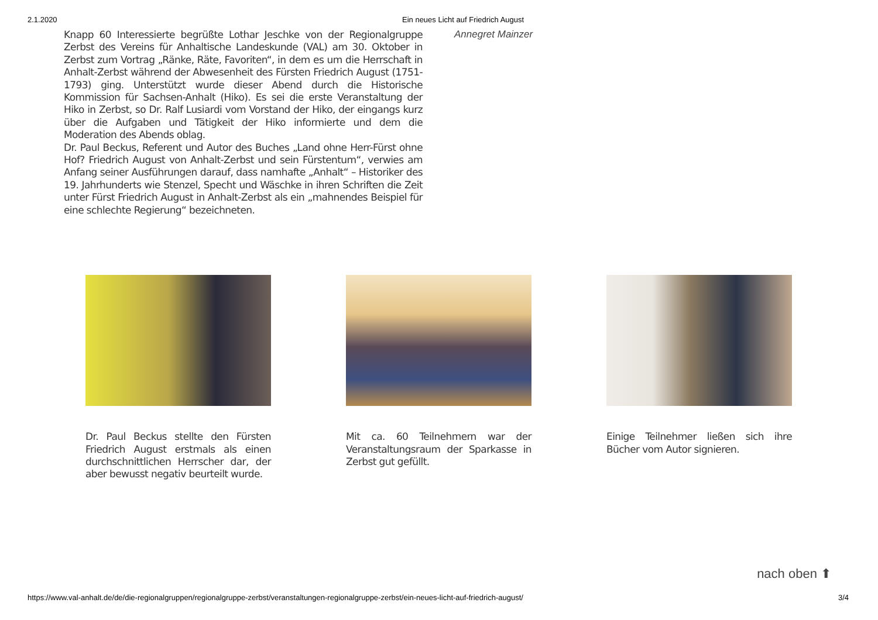2.1.2020 Ein neues Licht auf Friedrich August
Knapp 60 Interessierte begrüßte Lothar Jeschke von der Regionalgruppe Zerbst des Vereins für Anhaltische Landeskunde (VAL) am 30. Oktober in Zerbst zum Vortrag „Ränke, Räte, Favoriten“, in dem es um die Herrschaft in Anhalt-Zerbst während der Abwesenheit des Fürsten Friedrich August (1751-1793) ging. Unterstützt wurde dieser Abend durch die Historische Kommission für Sachsen-Anhalt (Hiko). Es sei die erste Veranstaltung der Hiko in Zerbst, so Dr. Ralf Lusiardi vom Vorstand der Hiko, der eingangs kurz über die Aufgaben und Tätigkeit der Hiko informierte und dem die Moderation des Abends oblag.
Dr. Paul Beckus, Referent und Autor des Buches „Land ohne Herr-Fürst ohne Hof? Friedrich August von Anhalt-Zerbst und sein Fürstentum“, verwies am Anfang seiner Ausführungen darauf, dass namhafte „Anhalt“ – Historiker des 19. Jahrhunderts wie Stenzel, Specht und Wäschke in ihren Schriften die Zeit unter Fürst Friedrich August in Anhalt-Zerbst als ein „mahnendes Beispiel für eine schlechte Regierung“ bezeichneten.
Annegret Mainzer
Dr. Paul Beckus stellte den Fürsten Friedrich August erstmals als einen durchschnittlichen Herrscher dar, der aber bewusst negativ beurteilt wurde.
Mit ca. 60 Teilnehmern war der Veranstaltungsraum der Sparkasse in Zerbst gut gefüllt.
Einige Teilnehmer ließen sich ihre Bücher vom Autor signieren.
nach oben ⬆
https://www.val-anhalt.de/de/die-regionalgruppen/regionalgruppe-zerbst/veranstaltungen-regionalgruppe-zerbst/ein-neues-licht-auf-friedrich-august/ 3/4